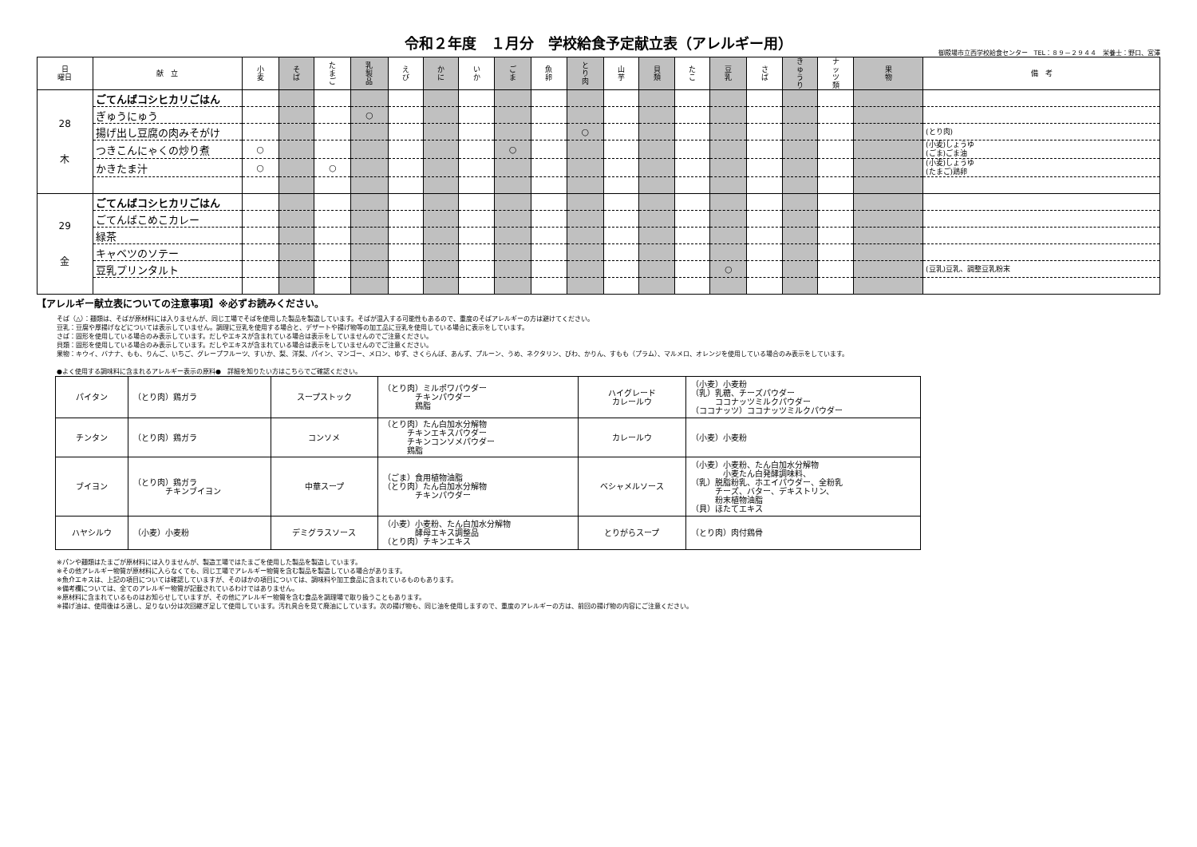令和２年度　１月分　学校給食予定献立表（アレルギー用）
御殿場市立西学校給食センター　TEL：８９－２９４４　栄養士：野口、宮澤
| 日 曜日 | 献 立 | 小 麦 | そ ば | た ま ご | 乳 製 品 | え び | か に | い か | ご ま | 魚 卵 | と り 肉 | 山 芋 | 貝 類 | た こ | 豆 乳 | さ ば | き ゅ う り | ナ ッ ツ 類 | 果 物 | 備 考 |
| --- | --- | --- | --- | --- | --- | --- | --- | --- | --- | --- | --- | --- | --- | --- | --- | --- | --- | --- | --- | --- |
| 28 木 | ごてんばコシヒカリごはん | | | | | | | | | | | | | | | | | | | |
| | ぎゅうにゅう | | | | ○ | | | | | | | | | | | | | | | |
| | 揚げ出し豆腐の肉みそがけ | | | | | | | | | | ○ | | | | | | | | | (とり肉) |
| | つきこんにゃくの炒り煮 | ○ | | | | | | | ○ | | | | | | | | | | | (小麦)しょうゆ (ごま)ごま油 |
| | かきたま汁 | ○ | | ○ | | | | | | | | | | | | | | | | (小麦)しょうゆ (たまご)鶏卵 |
| 29 金 | ごてんばコシヒカリごはん | | | | | | | | | | | | | | | | | | | |
| | ごてんばこめこカレー | | | | | | | | | | | | | | | | | | | |
| | 緑茶 | | | | | | | | | | | | | | | | | | | |
| | キャベツのソテー | | | | | | | | | | | | | | | | | | | |
| | 豆乳プリンタルト | | | | | | | | | | | | | | ○ | | | | | (豆乳)豆乳、調整豆乳粉末 |
【アレルギー献立表についての注意事項】※必ずお読みください。
そば（△）：麺類は、そばが原材料には入りませんが、同じ工場でそばを使用した製品を製造しています。そばが混入する可能性もあるので、重度のそばアレルギーの方は避けてください。
豆乳：豆腐や厚揚げなどについては表示していません。調理に豆乳を使用する場合と、デザートや揚げ物等の加工品に豆乳を使用している場合に表示をしています。
さば：固形を使用している場合のみ表示しています。だしやエキスが含まれている場合は表示をしていませんのでご注意ください。
貝類：固形を使用している場合のみ表示しています。だしやエキスが含まれている場合は表示をしていませんのでご注意ください。
果物：キウイ、バナナ、もも、りんご、いちご、グレープフルーツ、すいか、梨、洋梨、パイン、マンゴー、メロン、ゆず、さくらんぼ、あんず、プルーン、うめ、ネクタリン、びわ、かりん、すもも（プラム）、マルメロ、オレンジを使用している場合のみ表示をしています。
●よく使用する調味料に含まれるアレルギー表示の原料●　詳細を知りたい方はこちらでご確認ください。
| パイタン | （とり肉）鶏ガラ | スープストック | （とり肉）ミルポワパウダー チキンパウダー 鶏脂 | ハイグレード カレールウ | （小麦）小麦粉 （乳）乳糖、チーズパウダー ココナッツミルクパウダー （ココナッツ）ココナッツミルクパウダー |
| チンタン | （とり肉）鶏ガラ | コンソメ | （とり肉）たん白加水分解物 チキンエキスパウダー チキンコンソメパウダー 鶏脂 | カレールウ | （小麦）小麦粉 |
| ブイヨン | （とり肉）鶏ガラ チキンブイヨン | 中華スープ | （ごま）食用植物油脂 （とり肉）たん白加水分解物 チキンパウダー | ベシャメルソース | （小麦）小麦粉、たん白加水分解物 小麦たん白発酵調味料、 （乳）脱脂粉乳、ホエイパウダー、全粉乳 チーズ、バター、デキストリン、 粉末植物油脂 （貝）ほたてエキス |
| ハヤシルウ | （小麦）小麦粉 | デミグラスソース | （小麦）小麦粉、たん白加水分解物 酵母エキス調整品 （とり肉）チキンエキス | とりがらスープ | （とり肉）肉付鶏骨 |
※パンや麺類はたまごが原材料には入りませんが、製造工場ではたまごを使用した製品を製造しています。
※その他アレルギー物質が原材料に入らなくても、同じ工場でアレルギー物質を含む製品を製造している場合があります。
※魚介エキスは、上記の項目については確認していますが、そのほかの項目については、調味料や加工食品に含まれているものもあります。
※備考欄については、全てのアレルギー物質が記載されているわけではありません。
※原材料に含まれているものはお知らせしていますが、その他にアレルギー物質を含む食品を調理場で取り扱うこともあります。
※揚げ油は、使用後はろ過し、足りない分は次回継ぎ足して使用しています。汚れ具合を見て廃油にしています。次の揚げ物も、同じ油を使用しますので、重度のアレルギーの方は、前回の揚げ物の内容にご注意ください。